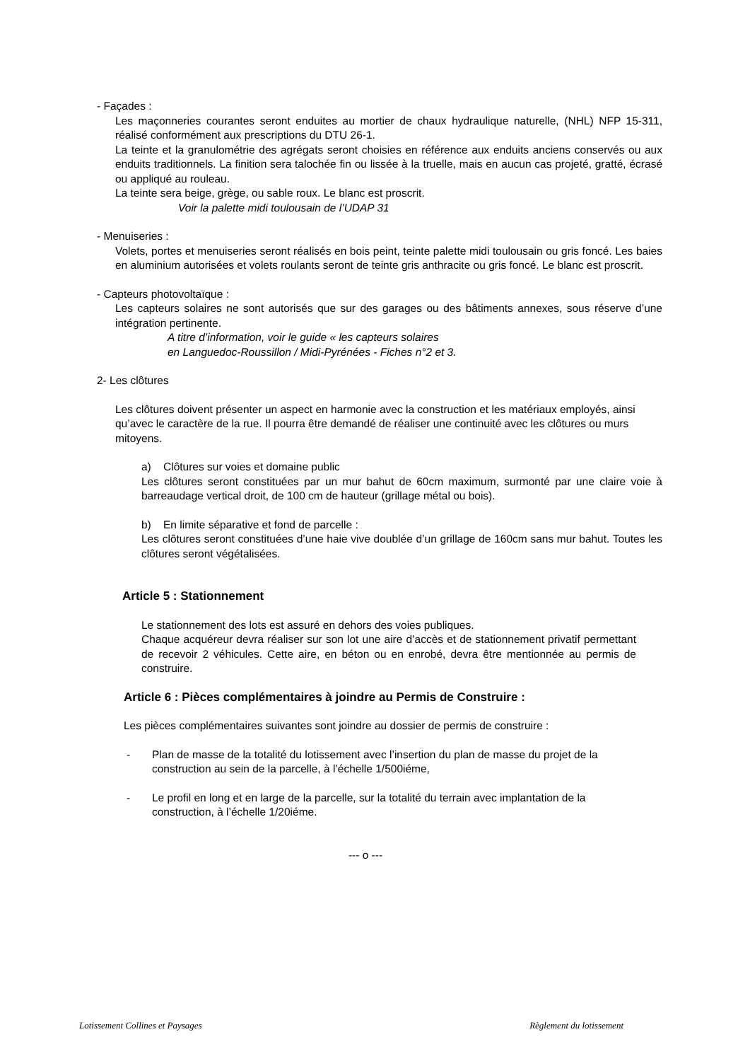- Façades :
Les maçonneries courantes seront enduites au mortier de chaux hydraulique naturelle, (NHL) NFP 15-311, réalisé conformément aux prescriptions du DTU 26-1.
La teinte et la granulométrie des agrégats seront choisies en référence aux enduits anciens conservés ou aux enduits traditionnels. La finition sera talochée fin ou lissée à la truelle, mais en aucun cas projeté, gratté, écrasé ou appliqué au rouleau.
La teinte sera beige, grège, ou sable roux. Le blanc est proscrit.
Voir la palette midi toulousain de l’UDAP 31
- Menuiseries :
Volets, portes et menuiseries seront réalisés en bois peint, teinte palette midi toulousain ou gris foncé. Les baies en aluminium autorisées et volets roulants seront de teinte gris anthracite ou gris foncé. Le blanc est proscrit.
- Capteurs photovoltaïque :
Les capteurs solaires ne sont autorisés que sur des garages ou des bâtiments annexes, sous réserve d’une intégration pertinente.
A titre d’information, voir le guide « les capteurs solaires
en Languedoc-Roussillon / Midi-Pyrénées - Fiches n°2 et 3.
2- Les clôtures
Les clôtures doivent présenter un aspect en harmonie avec la construction et les matériaux employés, ainsi qu’avec le caractère de la rue. Il pourra être demandé de réaliser une continuité avec les clôtures ou murs mitoyens.
a) Clôtures sur voies et domaine public
Les clôtures seront constituées par un mur bahut de 60cm maximum, surmonté par une claire voie à barreaudage vertical droit, de 100 cm de hauteur (grillage métal ou bois).
b) En limite séparative et fond de parcelle :
Les clôtures seront constituées d’une haie vive doublée d’un grillage de 160cm sans mur bahut. Toutes les clôtures seront végétalisées.
Article 5 : Stationnement
Le stationnement des lots est assuré en dehors des voies publiques.
Chaque acquéreur devra réaliser sur son lot une aire d’accès et de stationnement privatif permettant de recevoir 2 véhicules. Cette aire, en béton ou en enrobé, devra être mentionnée au permis de construire.
Article 6 : Pièces complémentaires à joindre au Permis de Construire :
Les pièces complémentaires suivantes sont joindre au dossier de permis de construire :
- Plan de masse de la totalité du lotissement avec l’insertion du plan de masse du projet de la construction au sein de la parcelle, à l’échelle 1/500iéme,
- Le profil en long et en large de la parcelle, sur la totalité du terrain avec implantation de la construction, à l’échelle 1/20iéme.
--- o ---
Lotissement Collines et Paysages Règlement du lotissement